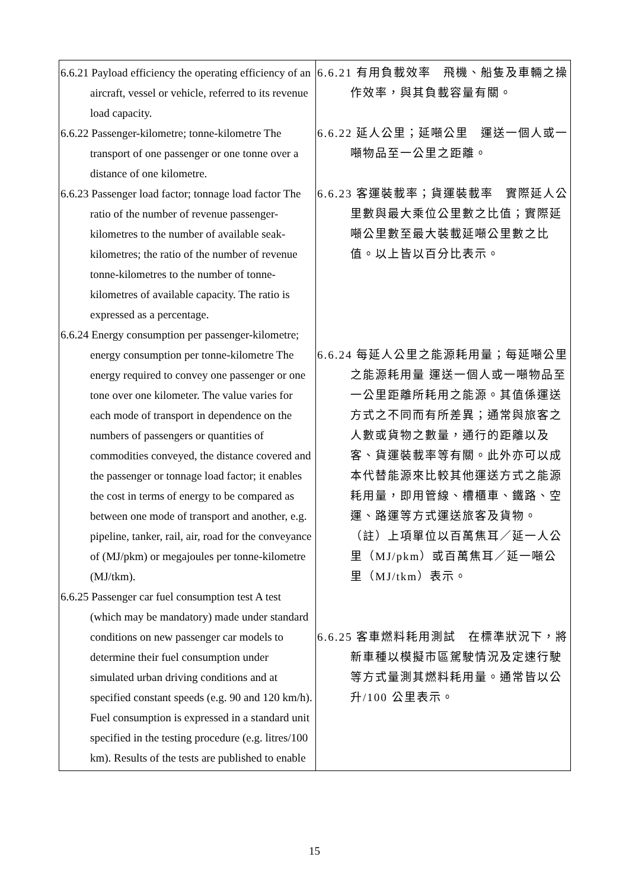| 6.6.21 Payload efficiency the operating efficiency of an aircraft, vessel or vehicle, referred to its revenue load capacity. 6.6.22 Passenger-kilometre; tonne-kilometre The transport of one passenger or one tonne over a distance of one kilometre. 6.6.23 Passenger load factor; tonnage load factor The ratio of the number of revenue passenger-kilometres to the number of available seak-kilometres; the ratio of the number of revenue tonne-kilometres to the number of tonne-kilometres of available capacity. The ratio is expressed as a percentage. 6.6.24 Energy consumption per passenger-kilometre; energy consumption per tonne-kilometre The energy required to convey one passenger or one tone over one kilometer. The value varies for each mode of transport in dependence on the numbers of passengers or quantities of commodities conveyed, the distance covered and the passenger or tonnage load factor; it enables the cost in terms of energy to be compared as between one mode of transport and another, e.g. pipeline, tanker, rail, air, road for the conveyance of (MJ/pkm) or megajoules per tonne-kilometre (MJ/tkm). 6.6.25 Passenger car fuel consumption test A test (which may be mandatory) made under standard conditions on new passenger car models to determine their fuel consumption under simulated urban driving conditions and at specified constant speeds (e.g. 90 and 120 km/h). Fuel consumption is expressed in a standard unit specified in the testing procedure (e.g. litres/100 km). Results of the tests are published to enable | 6.6.21 有用負載效率 飛機、船隻及車輛之操作效率，與其負載容量有關。 6.6.22 延人公里；延噸公里 運送一個人或一噸物品至一公里之距離。 6.6.23 客運裝載率；貨運裝載率 實際延人公里數與最大乘位公里數之比值；實際延噸公里數至最大裝載延噸公里數之比值。以上皆以百分比表示。 6.6.24 每延人公里之能源耗用量；每延噸公里之能源耗用量 運送一個人或一噸物品至一公里距離所耗用之能源。其值係運送方式之不同而有所差異；通常與旅客之人數或貨物之數量，通行的距離以及客、貨運裝載率等有關。此外亦可以成本代替能源來比較其他運送方式之能源耗用量，即用管線、槽櫃車、鐵路、空運、路運等方式運送旅客及貨物。 （註）上項單位以百萬焦耳／延一人公里（MJ/pkm）或百萬焦耳／延一噸公里（MJ/tkm）表示。 6.6.25 客車燃料耗用測試 在標準狀況下，將新車種以模擬市區駕駛情況及定速行駛等方式量測其燃料耗用量。通常皆以公升/100 公里表示。 |
15